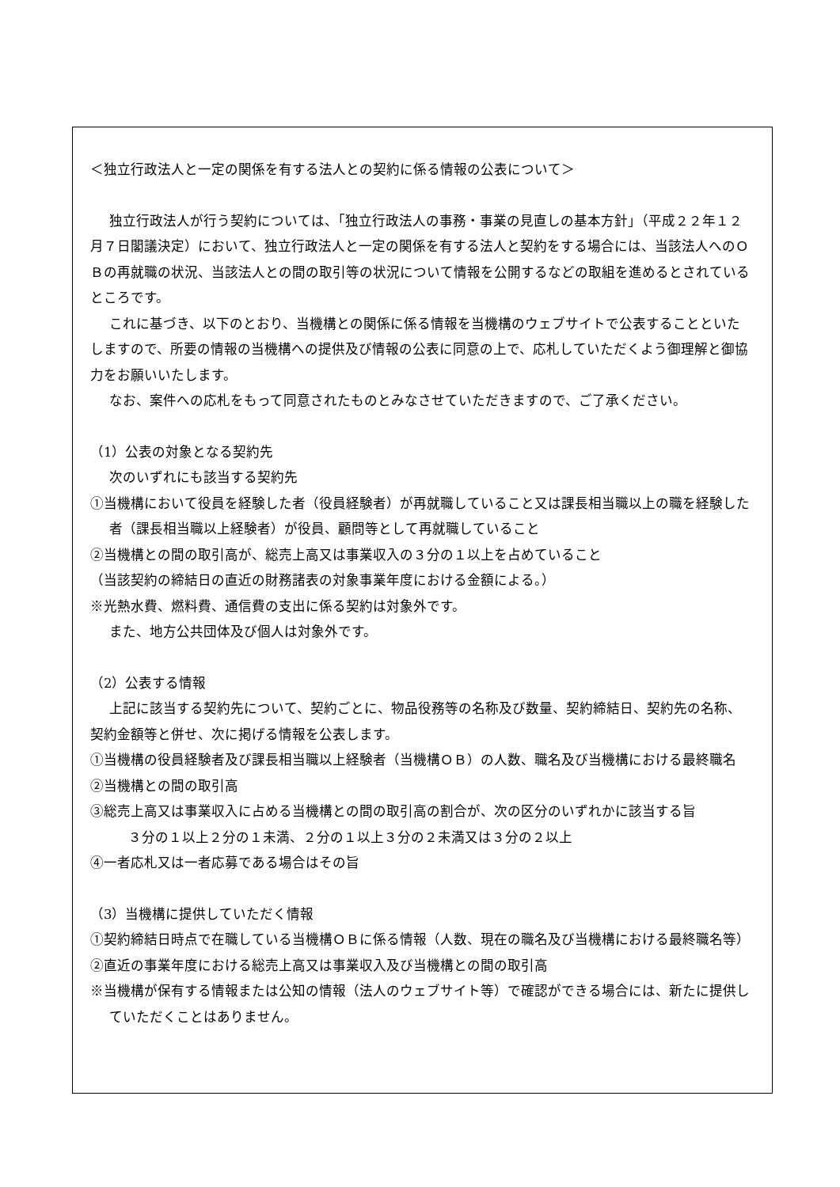＜独立行政法人と一定の関係を有する法人との契約に係る情報の公表について＞
独立行政法人が行う契約については、「独立行政法人の事務・事業の見直しの基本方針」（平成２２年１２月７日閣議決定）において、独立行政法人と一定の関係を有する法人と契約をする場合には、当該法人へのＯＢの再就職の状況、当該法人との間の取引等の状況について情報を公開するなどの取組を進めるとされているところです。
これに基づき、以下のとおり、当機構との関係に係る情報を当機構のウェブサイトで公表することといたしますので、所要の情報の当機構への提供及び情報の公表に同意の上で、応札していただくよう御理解と御協力をお願いいたします。
なお、案件への応札をもって同意されたものとみなさせていただきますので、ご了承ください。
（1）公表の対象となる契約先
次のいずれにも該当する契約先
①当機構において役員を経験した者（役員経験者）が再就職していること又は課長相当職以上の職を経験した者（課長相当職以上経験者）が役員、顧問等として再就職していること
②当機構との間の取引高が、総売上高又は事業収入の３分の１以上を占めていること
（当該契約の締結日の直近の財務諸表の対象事業年度における金額による。）
※光熱水費、燃料費、通信費の支出に係る契約は対象外です。
また、地方公共団体及び個人は対象外です。
（2）公表する情報
上記に該当する契約先について、契約ごとに、物品役務等の名称及び数量、契約締結日、契約先の名称、契約金額等と併せ、次に掲げる情報を公表します。
①当機構の役員経験者及び課長相当職以上経験者（当機構ＯＢ）の人数、職名及び当機構における最終職名
②当機構との間の取引高
③総売上高又は事業収入に占める当機構との間の取引高の割合が、次の区分のいずれかに該当する旨
３分の１以上２分の１未満、２分の１以上３分の２未満又は３分の２以上
④一者応札又は一者応募である場合はその旨
（3）当機構に提供していただく情報
①契約締結日時点で在職している当機構ＯＢに係る情報（人数、現在の職名及び当機構における最終職名等）
②直近の事業年度における総売上高又は事業収入及び当機構との間の取引高
※当機構が保有する情報または公知の情報（法人のウェブサイト等）で確認ができる場合には、新たに提供していただくことはありません。